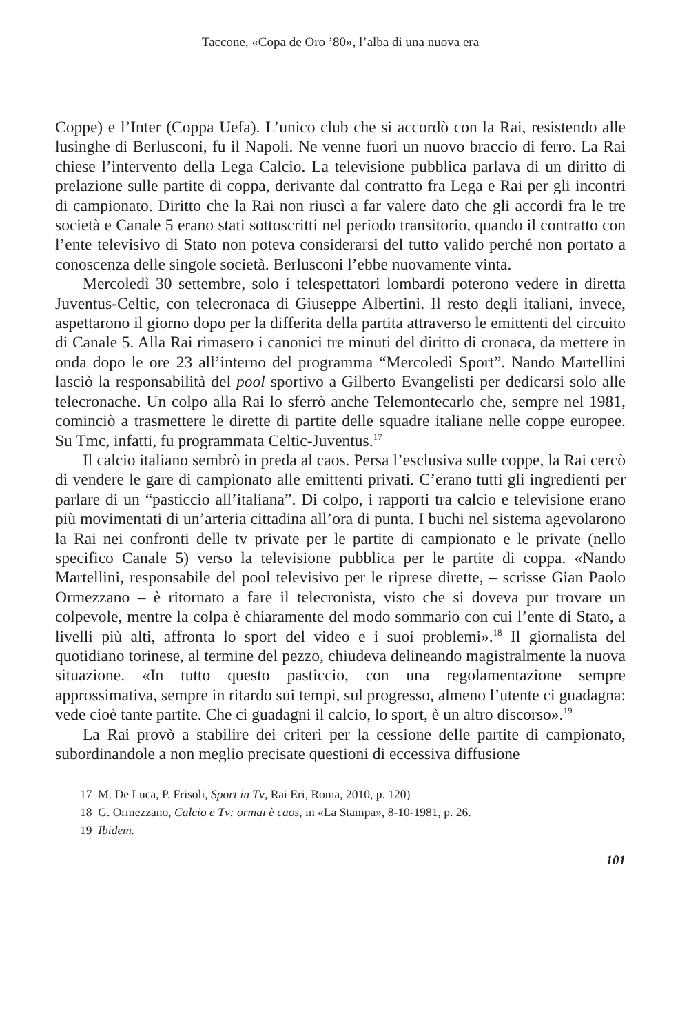Taccone, «Copa de Oro ’80», l’alba di una nuova era
Coppe) e l’Inter (Coppa Uefa). L’unico club che si accordò con la Rai, resistendo alle lusinghe di Berlusconi, fu il Napoli. Ne venne fuori un nuovo braccio di ferro. La Rai chiese l’intervento della Lega Calcio. La televisione pubblica parlava di un diritto di prelazione sulle partite di coppa, derivante dal contratto fra Lega e Rai per gli incontri di campionato. Diritto che la Rai non riuscì a far valere dato che gli accordi fra le tre società e Canale 5 erano stati sottoscritti nel periodo transitorio, quando il contratto con l’ente televisivo di Stato non poteva considerarsi del tutto valido perché non portato a conoscenza delle singole società. Berlusconi l’ebbe nuovamente vinta.
Mercoledì 30 settembre, solo i telespettatori lombardi poterono vedere in diretta Juventus-Celtic, con telecronaca di Giuseppe Albertini. Il resto degli italiani, invece, aspettarono il giorno dopo per la differita della partita attraverso le emittenti del circuito di Canale 5. Alla Rai rimasero i canonici tre minuti del diritto di cronaca, da mettere in onda dopo le ore 23 all’interno del programma “Mercoledì Sport”. Nando Martellini lasciò la responsabilità del pool sportivo a Gilberto Evangelisti per dedicarsi solo alle telecronache. Un colpo alla Rai lo sferrò anche Telemontecarlo che, sempre nel 1981, cominciò a trasmettere le dirette di partite delle squadre italiane nelle coppe europee. Su Tmc, infatti, fu programmata Celtic-Juventus.<sup>17</sup>
Il calcio italiano sembrò in preda al caos. Persa l’esclusiva sulle coppe, la Rai cercò di vendere le gare di campionato alle emittenti privati. C’erano tutti gli ingredienti per parlare di un “pasticcio all’italiana”. Di colpo, i rapporti tra calcio e televisione erano più movimentati di un’arteria cittadina all’ora di punta. I buchi nel sistema agevolarono la Rai nei confronti delle tv private per le partite di campionato e le private (nello specifico Canale 5) verso la televisione pubblica per le partite di coppa. «Nando Martellini, responsabile del pool televisivo per le riprese dirette, – scrisse Gian Paolo Ormezzano – è ritornato a fare il telecronista, visto che si doveva pur trovare un colpevole, mentre la colpa è chiaramente del modo sommario con cui l’ente di Stato, a livelli più alti, affronta lo sport del video e i suoi problemi».<sup>18</sup> Il giornalista del quotidiano torinese, al termine del pezzo, chiudeva delineando magistralmente la nuova situazione. «In tutto questo pasticcio, con una regolamentazione sempre approssimativa, sempre in ritardo sui tempi, sul progresso, almeno l’utente ci guadagna: vede cioè tante partite. Che ci guadagni il calcio, lo sport, è un altro discorso».<sup>19</sup>
La Rai provò a stabilire dei criteri per la cessione delle partite di campionato, subordinandole a non meglio precisate questioni di eccessiva diffusione
17 M. De Luca, P. Frisoli, Sport in Tv, Rai Eri, Roma, 2010, p. 120)
18 G. Ormezzano, Calcio e Tv: ormai è caos, in «La Stampa», 8-10-1981, p. 26.
19 Ibidem.
101